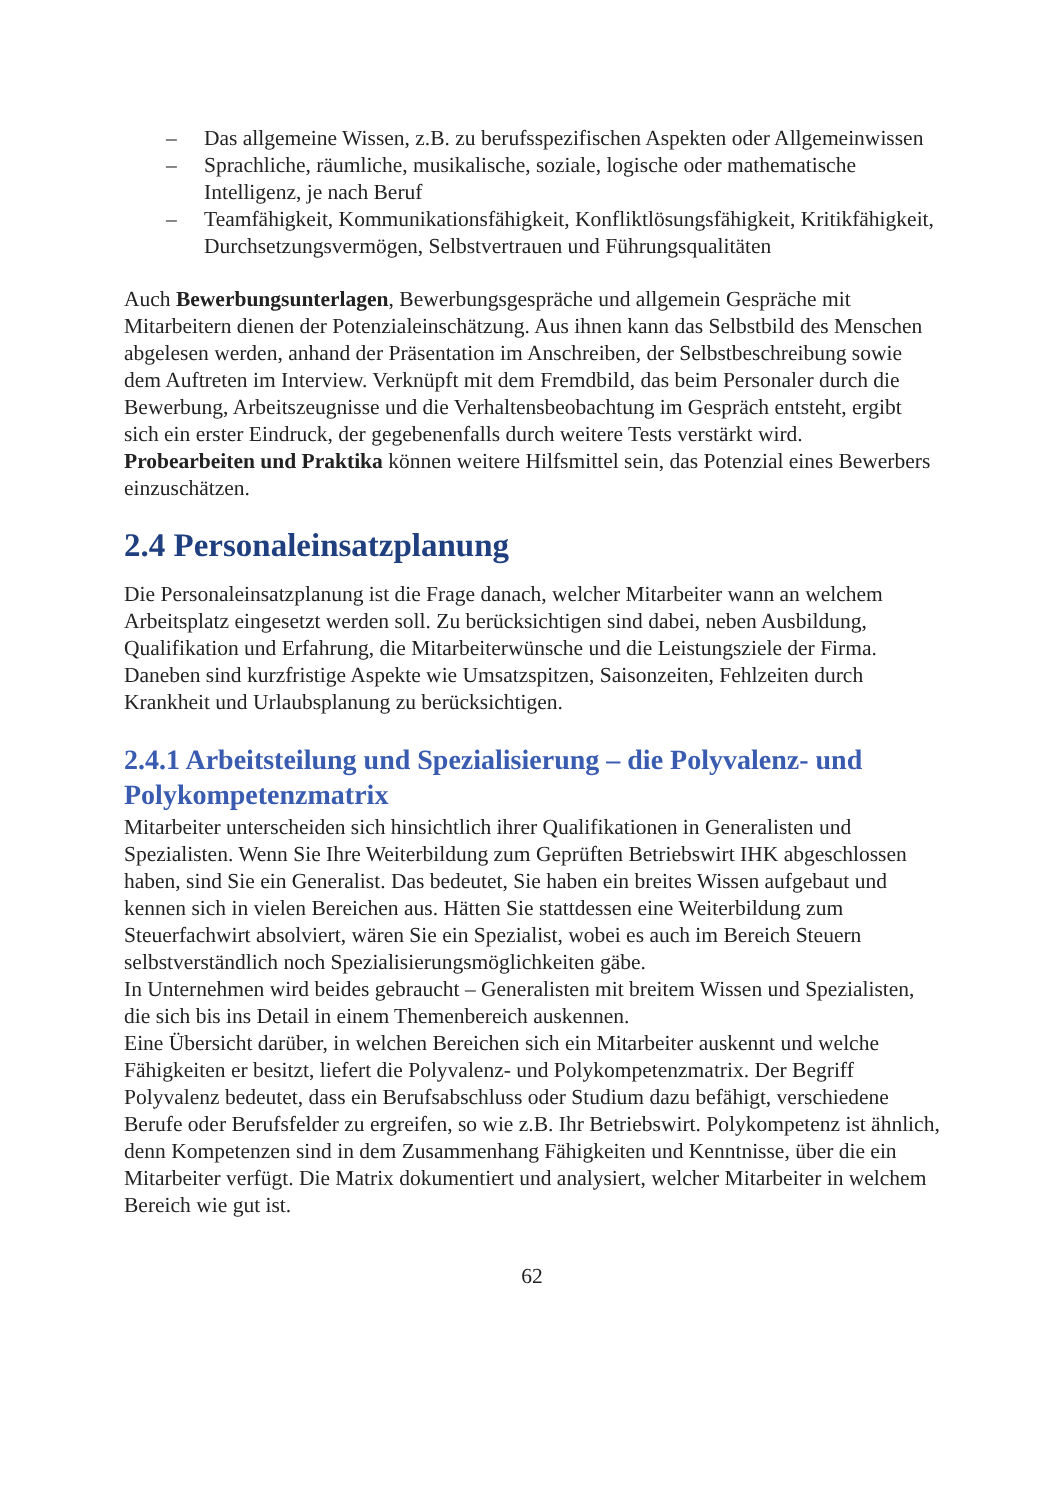– Das allgemeine Wissen, z.B. zu berufsspezifischen Aspekten oder Allgemeinwissen
– Sprachliche, räumliche, musikalische, soziale, logische oder mathematische Intelligenz, je nach Beruf
– Teamfähigkeit, Kommunikationsfähigkeit, Konfliktlösungsfähigkeit, Kritikfähigkeit, Durchsetzungsvermögen, Selbstvertrauen und Führungsqualitäten
Auch Bewerbungsunterlagen, Bewerbungsgespräche und allgemein Gespräche mit Mitarbeitern dienen der Potenzialeinschätzung. Aus ihnen kann das Selbstbild des Menschen abgelesen werden, anhand der Präsentation im Anschreiben, der Selbstbeschreibung sowie dem Auftreten im Interview. Verknüpft mit dem Fremdbild, das beim Personaler durch die Bewerbung, Arbeitszeugnisse und die Verhaltensbeobachtung im Gespräch entsteht, ergibt sich ein erster Eindruck, der gegebenenfalls durch weitere Tests verstärkt wird.
Probearbeiten und Praktika können weitere Hilfsmittel sein, das Potenzial eines Bewerbers einzuschätzen.
2.4 Personaleinsatzplanung
Die Personaleinsatzplanung ist die Frage danach, welcher Mitarbeiter wann an welchem Arbeitsplatz eingesetzt werden soll. Zu berücksichtigen sind dabei, neben Ausbildung, Qualifikation und Erfahrung, die Mitarbeiterwünsche und die Leistungsziele der Firma. Daneben sind kurzfristige Aspekte wie Umsatzspitzen, Saisonzeiten, Fehlzeiten durch Krankheit und Urlaubsplanung zu berücksichtigen.
2.4.1 Arbeitsteilung und Spezialisierung – die Polyvalenz- und Polykompetenzmatrix
Mitarbeiter unterscheiden sich hinsichtlich ihrer Qualifikationen in Generalisten und Spezialisten. Wenn Sie Ihre Weiterbildung zum Geprüften Betriebswirt IHK abgeschlossen haben, sind Sie ein Generalist. Das bedeutet, Sie haben ein breites Wissen aufgebaut und kennen sich in vielen Bereichen aus. Hätten Sie stattdessen eine Weiterbildung zum Steuerfachwirt absolviert, wären Sie ein Spezialist, wobei es auch im Bereich Steuern selbstverständlich noch Spezialisierungsmöglichkeiten gäbe.
In Unternehmen wird beides gebraucht – Generalisten mit breitem Wissen und Spezialisten, die sich bis ins Detail in einem Themenbereich auskennen.
Eine Übersicht darüber, in welchen Bereichen sich ein Mitarbeiter auskennt und welche Fähigkeiten er besitzt, liefert die Polyvalenz- und Polykompetenzmatrix. Der Begriff Polyvalenz bedeutet, dass ein Berufsabschluss oder Studium dazu befähigt, verschiedene Berufe oder Berufsfelder zu ergreifen, so wie z.B. Ihr Betriebswirt. Polykompetenz ist ähnlich, denn Kompetenzen sind in dem Zusammenhang Fähigkeiten und Kenntnisse, über die ein Mitarbeiter verfügt. Die Matrix dokumentiert und analysiert, welcher Mitarbeiter in welchem Bereich wie gut ist.
62